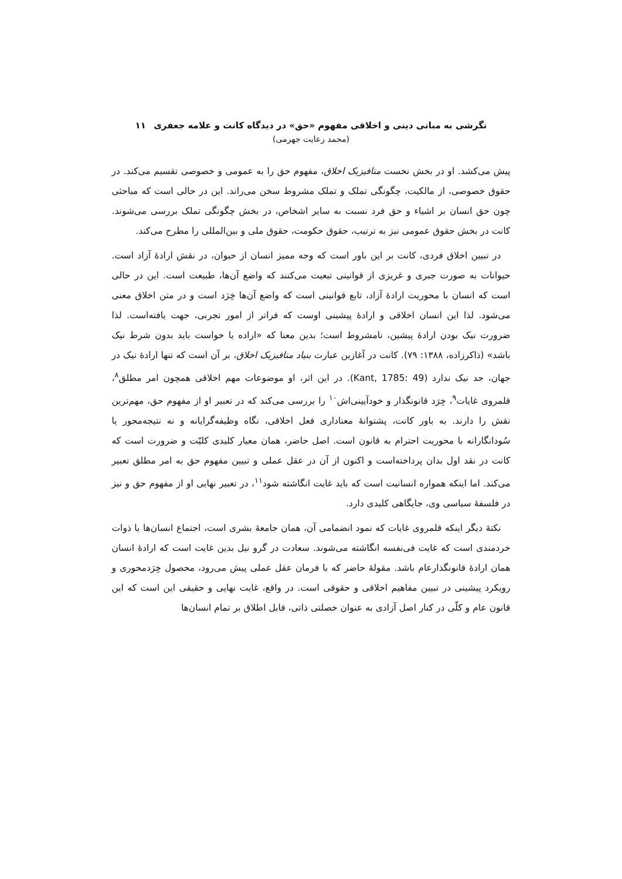نگرشی به مبانی دینی و اخلاقی مفهوم «حق» در دیدگاه کانت و علامه جعفری ۱۱
(محمد رعایت جهرمی)
پیش می‌کشد. او در بخش نخست متافیزیک اخلاق، مفهوم حق را به عمومی و خصوصی تقسیم می‌کند. در حقوق خصوصی، از مالکیت، چگونگی تملک و تملک مشروط سخن می‌راند. این در حالی است که مباحثی چون حق انسان بر اشیاء و حق فرد نسبت به سایر اشخاص، در بخش چگونگی تملک بررسی می‌شوند. کانت در بخش حقوق عمومی نیز به ترتیب، حقوق حکومت، حقوق ملی و بین‌المللی را مطرح می‌کند.
در تبیین اخلاق فردی، کانت بر این باور است که وجه ممیز انسان از حیوان، در نقش ارادهٔ آزاد است. حیوانات به صورت جبری و غریزی از قوانینی تبعیت می‌کنند که واضع آن‌ها، طبیعت است. این در حالی است که انسان با محوریت ارادهٔ آزاد، تابع قوانینی است که واضع آن‌ها خِرَد است و در متن اخلاق معنی می‌شود. لذا این انسان اخلاقی و ارادهٔ پیشینی اوست که فراتر از امور تجربی، جهت یافته‌است. لذا ضرورت نیک بودن ارادهٔ پیشین، نامشروط است؛ بدین معنا که «اراده یا خواست باید بدون شرط نیک باشد» (ذاکرزاده، ۱۳۸۸: ۷۹). کانت در آغازین عبارت بنیاد متافیزیک اخلاق، بر آن است که تنها ارادهٔ نیک در جهان، حد نیک ندارد (Kant, 1785: 49). در این اثر، او موضوعات مهم اخلاقی همچون امر مطلق<sup>۸</sup>، قلمروی غایات<sup>۹</sup>، خِرَد قانونگذار و خودآیینی‌اش<sup>۱۰</sup> را بررسی می‌کند که در تعبیر او از مفهوم حق، مهم‌ترین نقش را دارند. به باور کانت، پشتوانهٔ معناداری فعل اخلاقی، نگاه وظیفه‌گرایانه و نه نتیجه‌محور یا سُودانگارانه با محوریت احترام به قانون است. اصل حاضر، همان معیار کلیدی کلیّت و ضرورت است که کانت در نقد اول بدان پرداخته‌است و اکنون از آن در عقل عملی و تبیین مفهوم حق به امر مطلق تعبیر می‌کند. اما اینکه همواره انسانیت است که باید غایت انگاشته شود<sup>۱۱</sup>، در تعبیر نهایی او از مفهوم حق و نیز در فلسفهٔ سیاسی وی، جایگاهی کلیدی دارد.
نکتهٔ دیگر اینکه قلمروی غایات که نمود انضمامی آن، همان جامعهٔ بشری است، اجتماع انسان‌ها یا ذوات خردمندی است که غایت فی‌نفسه انگاشته می‌شوند. سعادت در گرو نیل بدین غایت است که ارادهٔ انسان همان ارادهٔ قانونگذارعام باشد. مقولهٔ حاضر که با فرمان عقل عملی پیش می‌رود، محصول خِرَدمحوری و رویکرد پیشینی در تبیین مفاهیم اخلاقی و حقوقی است. در واقع، غایت نهایی و حقیقی این است که این قانون عام و کلّی در کنار اصل آزادی به عنوان خصلتی ذاتی، قابل اطلاق بر تمام انسان‌ها